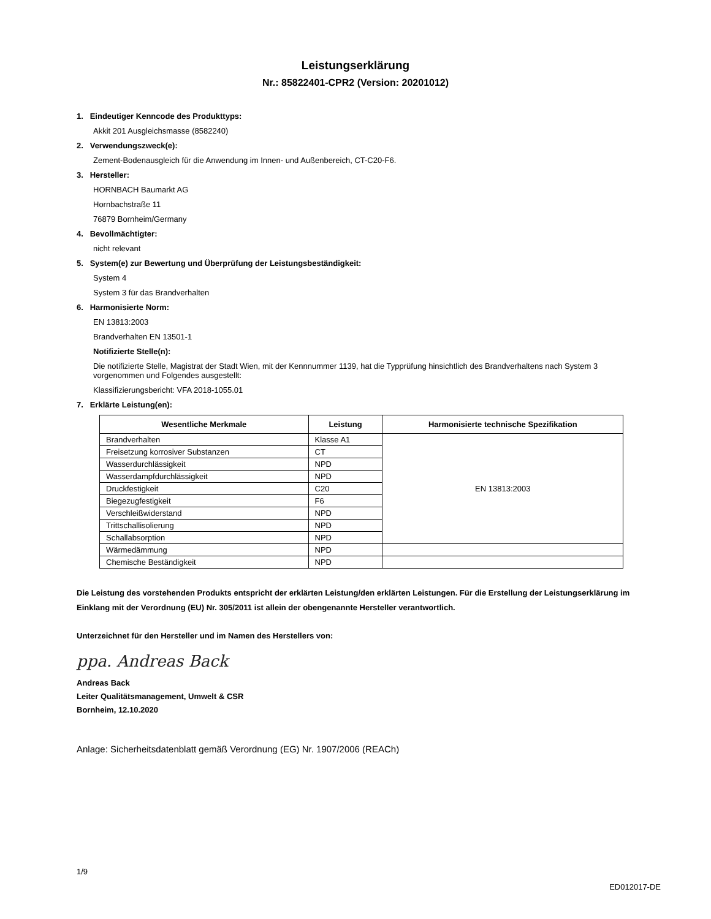Leistungserklärung
Nr.: 85822401-CPR2 (Version: 20201012)
1. Eindeutiger Kenncode des Produkttyps:
Akkit 201 Ausgleichsmasse (8582240)
2. Verwendungszweck(e):
Zement-Bodenausgleich für die Anwendung im Innen- und Außenbereich, CT-C20-F6.
3. Hersteller:
HORNBACH Baumarkt AG
Hornbachstraße 11
76879 Bornheim/Germany
4. Bevollmächtigter:
nicht relevant
5. System(e) zur Bewertung und Überprüfung der Leistungsbeständigkeit:
System 4
System 3 für das Brandverhalten
6. Harmonisierte Norm:
EN 13813:2003
Brandverhalten EN 13501-1
Notifizierte Stelle(n):
Die notifizierte Stelle, Magistrat der Stadt Wien, mit der Kennnummer 1139, hat die Typprüfung hinsichtlich des Brandverhaltens nach System 3 vorgenommen und Folgendes ausgestellt:
Klassifizierungsbericht: VFA 2018-1055.01
7. Erklärte Leistung(en):
| Wesentliche Merkmale | Leistung | Harmonisierte technische Spezifikation |
| --- | --- | --- |
| Brandverhalten | Klasse A1 | EN 13813:2003 |
| Freisetzung korrosiver Substanzen | CT | |
| Wasserdurchlässigkeit | NPD | |
| Wasserdampfdurchlässigkeit | NPD | |
| Druckfestigkeit | C20 | |
| Biegezugfestigkeit | F6 | |
| Verschleißwiderstand | NPD | |
| Trittschallisolierung | NPD | |
| Schallabsorption | NPD | |
| Wärmedämmung | NPD | |
| Chemische Beständigkeit | NPD | |
Die Leistung des vorstehenden Produkts entspricht der erklärten Leistung/den erklärten Leistungen. Für die Erstellung der Leistungserklärung im Einklang mit der Verordnung (EU) Nr. 305/2011 ist allein der obengenannte Hersteller verantwortlich.
Unterzeichnet für den Hersteller und im Namen des Herstellers von:
ppa. Andreas Back
Andreas Back
Leiter Qualitätsmanagement, Umwelt & CSR
Bornheim, 12.10.2020
Anlage: Sicherheitsdatenblatt gemäß Verordnung (EG) Nr. 1907/2006 (REACh)
1/9
ED012017-DE